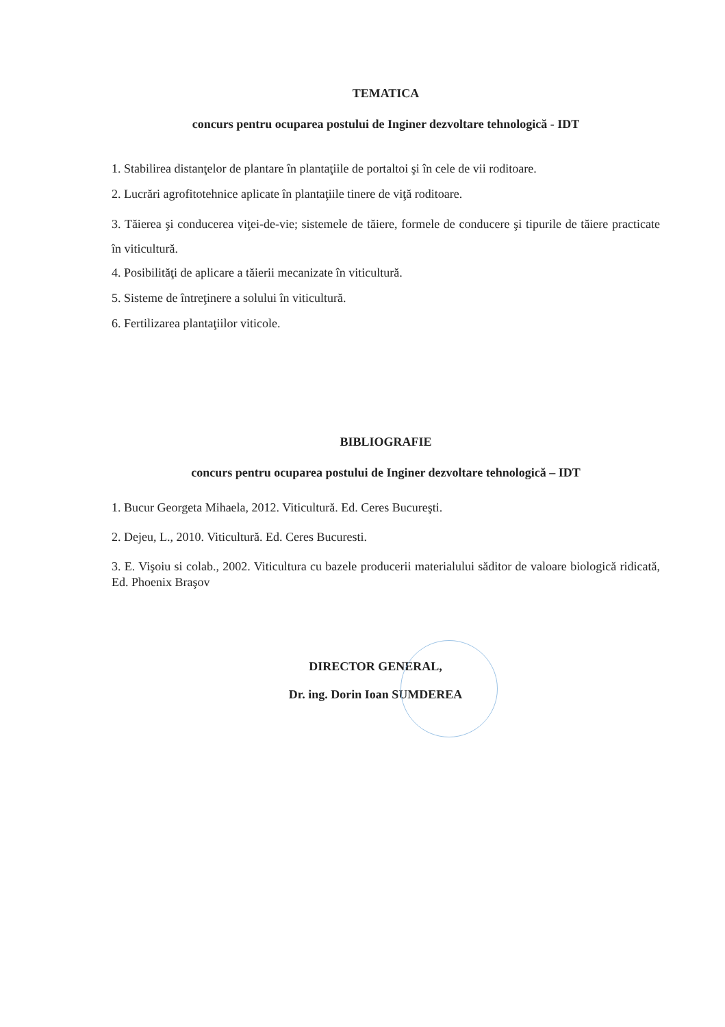TEMATICA
concurs pentru ocuparea postului de Inginer dezvoltare tehnologică - IDT
1. Stabilirea distanţelor de plantare în plantaţiile de portaltoi şi în cele de vii roditoare.
2. Lucrări agrofitotehnice aplicate în plantaţiile tinere de viţă roditoare.
3. Tăierea şi conducerea viţei-de-vie; sistemele de tăiere, formele de conducere şi tipurile de tăiere practicate în viticultură.
4. Posibilităţi de aplicare a tăierii mecanizate în viticultură.
5. Sisteme de întreţinere a solului în viticultură.
6. Fertilizarea plantaţiilor viticole.
BIBLIOGRAFIE
concurs pentru ocuparea postului de Inginer dezvoltare tehnologică – IDT
1. Bucur Georgeta Mihaela, 2012. Viticultură. Ed. Ceres Bucureşti.
2. Dejeu, L., 2010. Viticultură. Ed. Ceres Bucuresti.
3. E. Vişoiu si colab., 2002. Viticultura cu bazele producerii materialului săditor de valoare biologică ridicată, Ed. Phoenix Braşov
DIRECTOR GENERAL,
Dr. ing. Dorin Ioan SUMDEREA